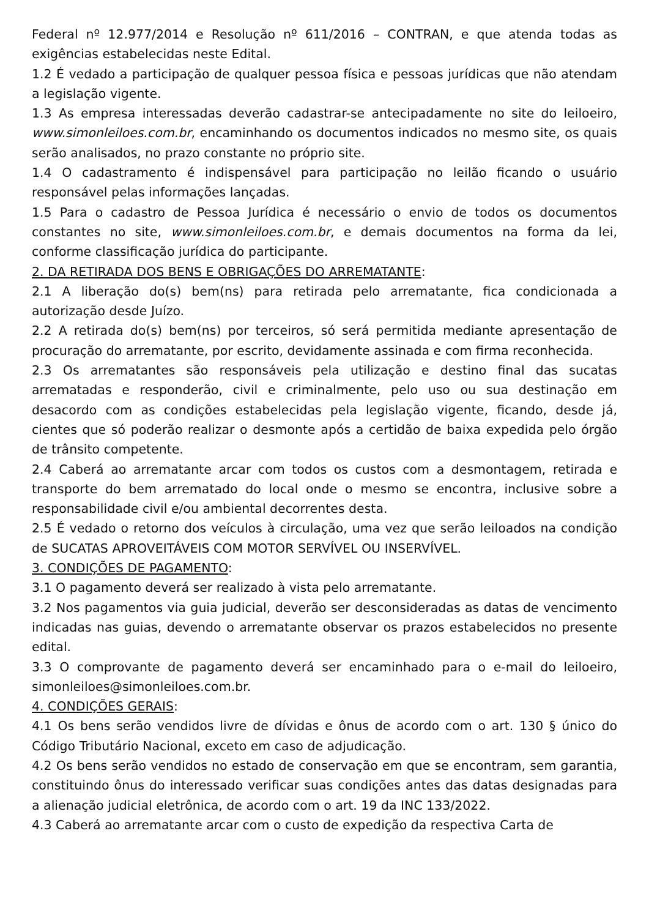Federal nº 12.977/2014 e Resolução nº 611/2016 – CONTRAN, e que atenda todas as exigências estabelecidas neste Edital.
1.2 É vedado a participação de qualquer pessoa física e pessoas jurídicas que não atendam a legislação vigente.
1.3 As empresa interessadas deverão cadastrar-se antecipadamente no site do leiloeiro, www.simonleiloes.com.br, encaminhando os documentos indicados no mesmo site, os quais serão analisados, no prazo constante no próprio site.
1.4 O cadastramento é indispensável para participação no leilão ficando o usuário responsável pelas informações lançadas.
1.5 Para o cadastro de Pessoa Jurídica é necessário o envio de todos os documentos constantes no site, www.simonleiloes.com.br, e demais documentos na forma da lei, conforme classificação jurídica do participante.
2. DA RETIRADA DOS BENS E OBRIGAÇÕES DO ARREMATANTE:
2.1 A liberação do(s) bem(ns) para retirada pelo arrematante, fica condicionada a autorização desde Juízo.
2.2 A retirada do(s) bem(ns) por terceiros, só será permitida mediante apresentação de procuração do arrematante, por escrito, devidamente assinada e com firma reconhecida.
2.3 Os arrematantes são responsáveis pela utilização e destino final das sucatas arrematadas e responderão, civil e criminalmente, pelo uso ou sua destinação em desacordo com as condições estabelecidas pela legislação vigente, ficando, desde já, cientes que só poderão realizar o desmonte após a certidão de baixa expedida pelo órgão de trânsito competente.
2.4 Caberá ao arrematante arcar com todos os custos com a desmontagem, retirada e transporte do bem arrematado do local onde o mesmo se encontra, inclusive sobre a responsabilidade civil e/ou ambiental decorrentes desta.
2.5 É vedado o retorno dos veículos à circulação, uma vez que serão leiloados na condição de SUCATAS APROVEITÁVEIS COM MOTOR SERVÍVEL OU INSERVÍVEL.
3. CONDIÇÕES DE PAGAMENTO:
3.1 O pagamento deverá ser realizado à vista pelo arrematante.
3.2 Nos pagamentos via guia judicial, deverão ser desconsideradas as datas de vencimento indicadas nas guias, devendo o arrematante observar os prazos estabelecidos no presente edital.
3.3 O comprovante de pagamento deverá ser encaminhado para o e-mail do leiloeiro, simonleiloes@simonleiloes.com.br.
4. CONDIÇÕES GERAIS:
4.1 Os bens serão vendidos livre de dívidas e ônus de acordo com o art. 130 § único do Código Tributário Nacional, exceto em caso de adjudicação.
4.2 Os bens serão vendidos no estado de conservação em que se encontram, sem garantia, constituindo ônus do interessado verificar suas condições antes das datas designadas para a alienação judicial eletrônica, de acordo com o art. 19 da INC 133/2022.
4.3 Caberá ao arrematante arcar com o custo de expedição da respectiva Carta de